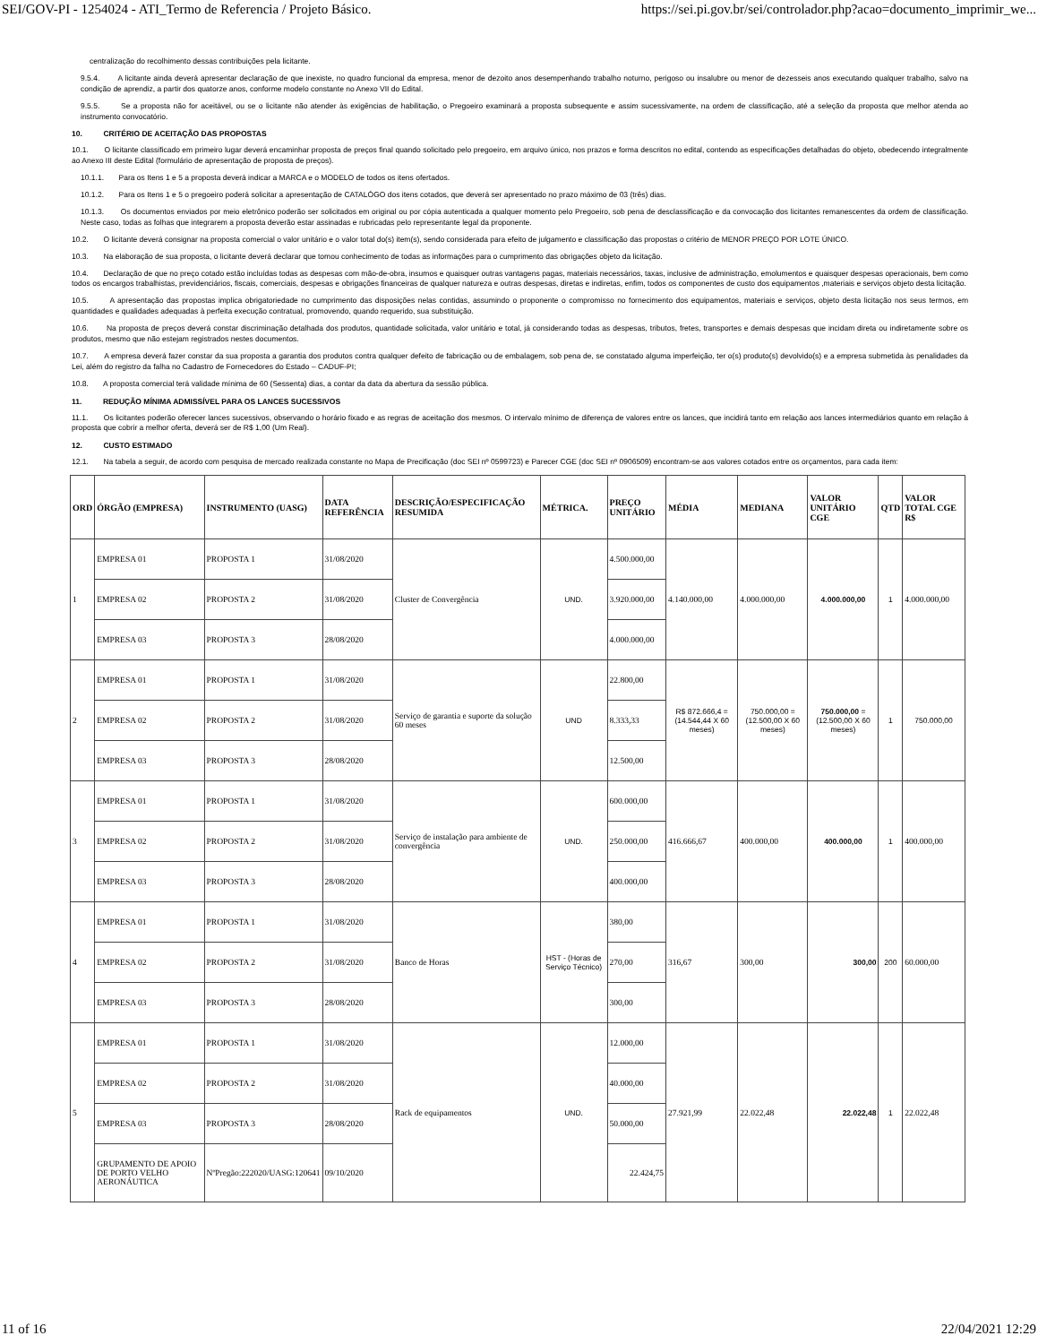SEI/GOV-PI - 1254024 - ATI_Termo de Referencia / Projeto Básico. https://sei.pi.gov.br/sei/controlador.php?acao=documento_imprimir_we...
centralização do recolhimento dessas contribuições pela licitante.
9.5.4. A licitante ainda deverá apresentar declaração de que inexiste, no quadro funcional da empresa, menor de dezoito anos desempenhando trabalho noturno, perigoso ou insalubre ou menor de dezesseis anos executando qualquer trabalho, salvo na condição de aprendiz, a partir dos quatorze anos, conforme modelo constante no Anexo VII do Edital.
9.5.5. Se a proposta não for aceitável, ou se o licitante não atender às exigências de habilitação, o Pregoeiro examinará a proposta subsequente e assim sucessivamente, na ordem de classificação, até a seleção da proposta que melhor atenda ao instrumento convocatório.
10. CRITÉRIO DE ACEITAÇÃO DAS PROPOSTAS
10.1. O licitante classificado em primeiro lugar deverá encaminhar proposta de preços final quando solicitado pelo pregoeiro, em arquivo único, nos prazos e forma descritos no edital, contendo as especificações detalhadas do objeto, obedecendo integralmente ao Anexo III deste Edital (formulário de apresentação de proposta de preços).
10.1.1. Para os Itens 1 e 5 a proposta deverá indicar a MARCA e o MODELO de todos os itens ofertados.
10.1.2. Para os Itens 1 e 5 o pregoeiro poderá solicitar a apresentação de CATALÓGO dos itens cotados, que deverá ser apresentado no prazo máximo de 03 (três) dias.
10.1.3. Os documentos enviados por meio eletrônico poderão ser solicitados em original ou por cópia autenticada a qualquer momento pelo Pregoeiro, sob pena de desclassificação e da convocação dos licitantes remanescentes da ordem de classificação. Neste caso, todas as folhas que integrarem a proposta deverão estar assinadas e rubricadas pelo representante legal da proponente.
10.2. O licitante deverá consignar na proposta comercial o valor unitário e o valor total do(s) item(s), sendo considerada para efeito de julgamento e classificação das propostas o critério de MENOR PREÇO POR LOTE ÚNICO.
10.3. Na elaboração de sua proposta, o licitante deverá declarar que tomou conhecimento de todas as informações para o cumprimento das obrigações objeto da licitação.
10.4. Declaração de que no preço cotado estão incluídas todas as despesas com mão-de-obra, insumos e quaisquer outras vantagens pagas, materiais necessários, taxas, inclusive de administração, emolumentos e quaisquer despesas operacionais, bem como todos os encargos trabalhistas, previdenciários, fiscais, comerciais, despesas e obrigações financeiras de qualquer natureza e outras despesas, diretas e indiretas, enfim, todos os componentes de custo dos equipamentos ,materiais e serviços objeto desta licitação.
10.5. A apresentação das propostas implica obrigatoriedade no cumprimento das disposições nelas contidas, assumindo o proponente o compromisso no fornecimento dos equipamentos, materiais e serviços, objeto desta licitação nos seus termos, em quantidades e qualidades adequadas à perfeita execução contratual, promovendo, quando requerido, sua substituição.
10.6. Na proposta de preços deverá constar discriminação detalhada dos produtos, quantidade solicitada, valor unitário e total, já considerando todas as despesas, tributos, fretes, transportes e demais despesas que incidam direta ou indiretamente sobre os produtos, mesmo que não estejam registrados nestes documentos.
10.7. A empresa deverá fazer constar da sua proposta a garantia dos produtos contra qualquer defeito de fabricação ou de embalagem, sob pena de, se constatado alguma imperfeição, ter o(s) produto(s) devolvido(s) e a empresa submetida às penalidades da Lei, além do registro da falha no Cadastro de Fornecedores do Estado – CADUF-PI;
10.8. A proposta comercial terá validade mínima de 60 (Sessenta) dias, a contar da data da abertura da sessão pública.
11. REDUÇÃO MÍNIMA ADMISSÍVEL PARA OS LANCES SUCESSIVOS
11.1. Os licitantes poderão oferecer lances sucessivos, observando o horário fixado e as regras de aceitação dos mesmos. O intervalo mínimo de diferença de valores entre os lances, que incidirá tanto em relação aos lances intermediários quanto em relação à proposta que cobrir a melhor oferta, deverá ser de R$ 1,00 (Um Real).
12. CUSTO ESTIMADO
12.1. Na tabela a seguir, de acordo com pesquisa de mercado realizada constante no Mapa de Precificação (doc SEI nº 0599723) e Parecer CGE (doc SEI nº 0906509) encontram-se aos valores cotados entre os orçamentos, para cada item:
| ORD | ÓRGÃO (EMPRESA) | INSTRUMENTO (UASG) | DATA REFERÊNCIA | DESCRIÇÃO/ESPECIFICAÇÃO RESUMIDA | MÉTRICA. | PREÇO UNITÁRIO | MÉDIA | MEDIANA | VALOR UNITÁRIO CGE | QTD | VALOR TOTAL CGE R$ |
| --- | --- | --- | --- | --- | --- | --- | --- | --- | --- | --- | --- |
| 1 | EMPRESA 01 | PROPOSTA 1 | 31/08/2020 | Cluster de Convergência | UND. | 4.500.000,00 | 4.140.000,00 | 4.000.000,00 | 4.000.000,00 | 1 | 4.000.000,00 |
| | EMPRESA 02 | PROPOSTA 2 | 31/08/2020 | | | 3.920.000,00 | | | | | |
| | EMPRESA 03 | PROPOSTA 3 | 28/08/2020 | | | 4.000.000,00 | | | | | |
| 2 | EMPRESA 01 | PROPOSTA 1 | 31/08/2020 | Serviço de garantia e suporte da solução 60 meses | UND | 22.800,00 | R$ 872.666,4 = (14.544,44 X 60 meses) | 750.000,00 = (12.500,00 X 60 meses) | 750.000,00 = (12.500,00 X 60 meses) | 1 | 750.000,00 |
| | EMPRESA 02 | PROPOSTA 2 | 31/08/2020 | | | 8.333,33 | | | | | |
| | EMPRESA 03 | PROPOSTA 3 | 28/08/2020 | | | 12.500,00 | | | | | |
| 3 | EMPRESA 01 | PROPOSTA 1 | 31/08/2020 | Serviço de instalação para ambiente de convergência | UND. | 600.000,00 | 416.666,67 | 400.000,00 | 400.000,00 | 1 | 400.000,00 |
| | EMPRESA 02 | PROPOSTA 2 | 31/08/2020 | | | 250.000,00 | | | | | |
| | EMPRESA 03 | PROPOSTA 3 | 28/08/2020 | | | 400.000,00 | | | | | |
| 4 | EMPRESA 01 | PROPOSTA 1 | 31/08/2020 | Banco de Horas | HST - (Horas de Serviço Técnico) | 380,00 | 316,67 | 300,00 | 300,00 | 200 | 60.000,00 |
| | EMPRESA 02 | PROPOSTA 2 | 31/08/2020 | | | 270,00 | | | | | |
| | EMPRESA 03 | PROPOSTA 3 | 28/08/2020 | | | 300,00 | | | | | |
| 5 | EMPRESA 01 | PROPOSTA 1 | 31/08/2020 | Rack de equipamentos | UND. | 12.000,00 | 27.921,99 | 22.022,48 | 22.022,48 | 1 | 22.022,48 |
| | EMPRESA 02 | PROPOSTA 2 | 31/08/2020 | | | 40.000,00 | | | | | |
| | EMPRESA 03 | PROPOSTA 3 | 28/08/2020 | | | 50.000,00 | | | | | |
| | GRUPAMENTO DE APOIO DE PORTO VELHO AERONÁUTICA | NºPregão:222020/UASG:120641 | 09/10/2020 | | | 22.424,75 | | | | | |
11 of 16 22/04/2021 12:29